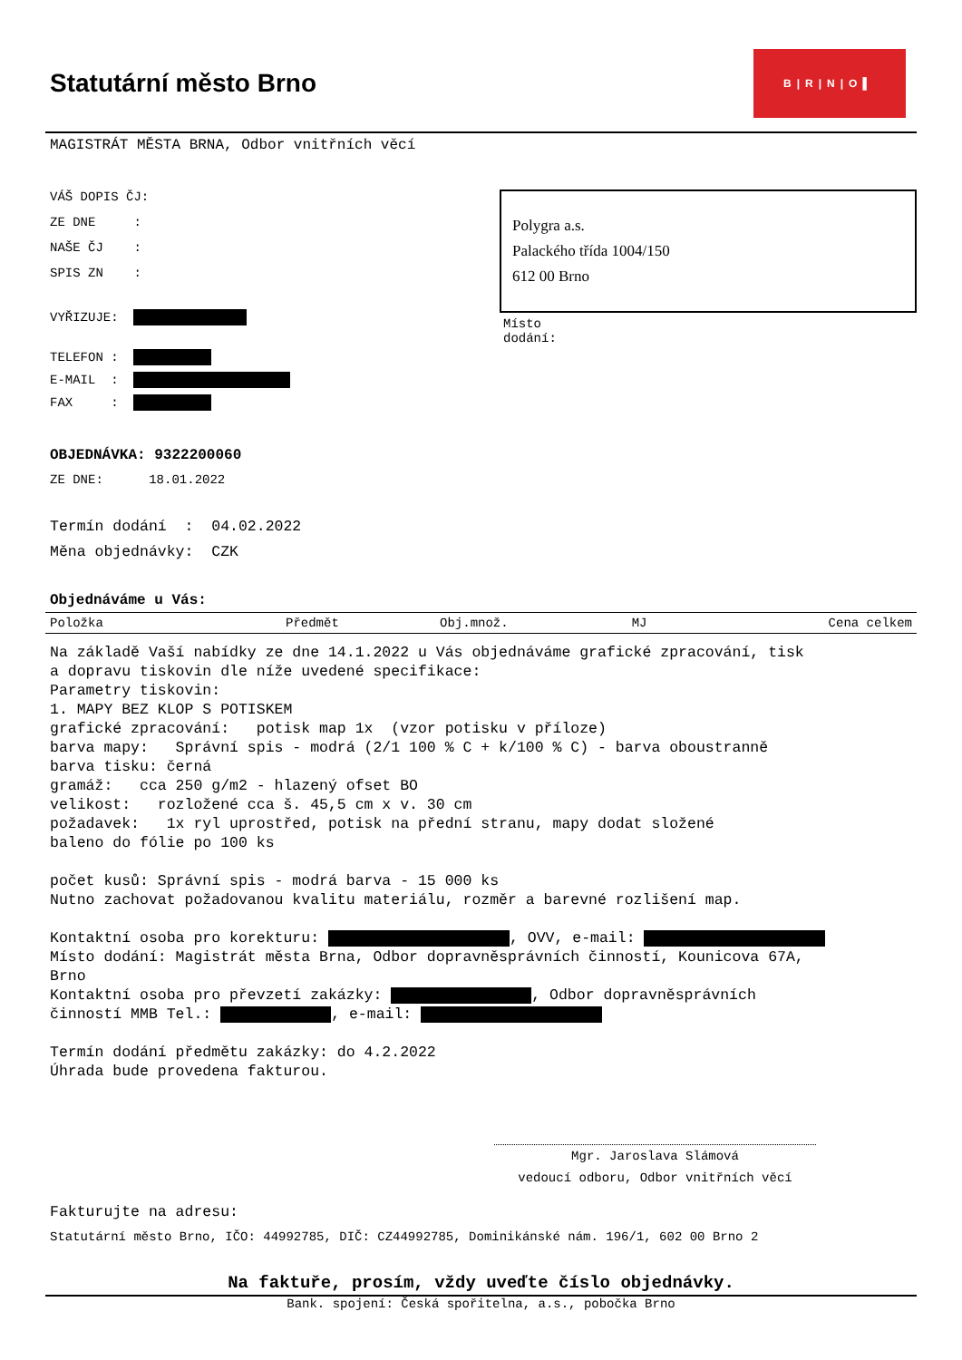Statutární město Brno
B|R|N|O▌
MAGISTRÁT MĚSTA BRNA, Odbor vnitřních věcí
VÁŠ DOPIS ČJ:
ZE DNE :
NAŠE ČJ :
SPIS ZN :
VYŘIZUJE:
TELEFON :
E-MAIL :
FAX :
Polygra a.s.
Palackého třída 1004/150
612 00 Brno
Místo
dodání:
OBJEDNÁVKA: 9322200060
ZE DNE: 18.01.2022
Termín dodání : 04.02.2022
Měna objednávky: CZK
Objednáváme u Vás:
| Položka | Předmět | Obj.množ. | MJ | Cena celkem |
| --- | --- | --- | --- | --- |
Na základě Vaší nabídky ze dne 14.1.2022 u Vás objednáváme grafické zpracování, tisk a dopravu tiskovin dle níže uvedené specifikace: Parametry tiskovin: 1. MAPY BEZ KLOP S POTISKEM grafické zpracování: potisk map 1x (vzor potisku v příloze) barva mapy: Správní spis - modrá (2/1 100 % C + k/100 % C) - barva oboustranně barva tisku: černá gramáž: cca 250 g/m2 - hlazený ofset BO velikost: rozložené cca š. 45,5 cm x v. 30 cm požadavek: 1x ryl uprostřed, potisk na přední stranu, mapy dodat složené baleno do fólie po 100 ks počet kusů: Správní spis - modrá barva - 15 000 ks Nutno zachovat požadovanou kvalitu materiálu, rozměr a barevné rozlišení map. Kontaktní osoba pro korekturu: , OVV, e-mail: Místo dodání: Magistrát města Brna, Odbor dopravněsprávních činností, Kounicova 67A, Brno Kontaktní osoba pro převzetí zakázky: , Odbor dopravněsprávních činností MMB Tel.: , e-mail: Termín dodání předmětu zakázky: do 4.2.2022 Úhrada bude provedena fakturou.
Mgr. Jaroslava Slámová
vedoucí odboru, Odbor vnitřních věcí
Fakturujte na adresu:
Statutární město Brno, IČO: 44992785, DIČ: CZ44992785, Dominikánské nám. 196/1, 602 00 Brno 2
Na faktuře, prosím, vždy uveďte číslo objednávky.
Bank. spojení: Česká spořitelna, a.s., pobočka Brno